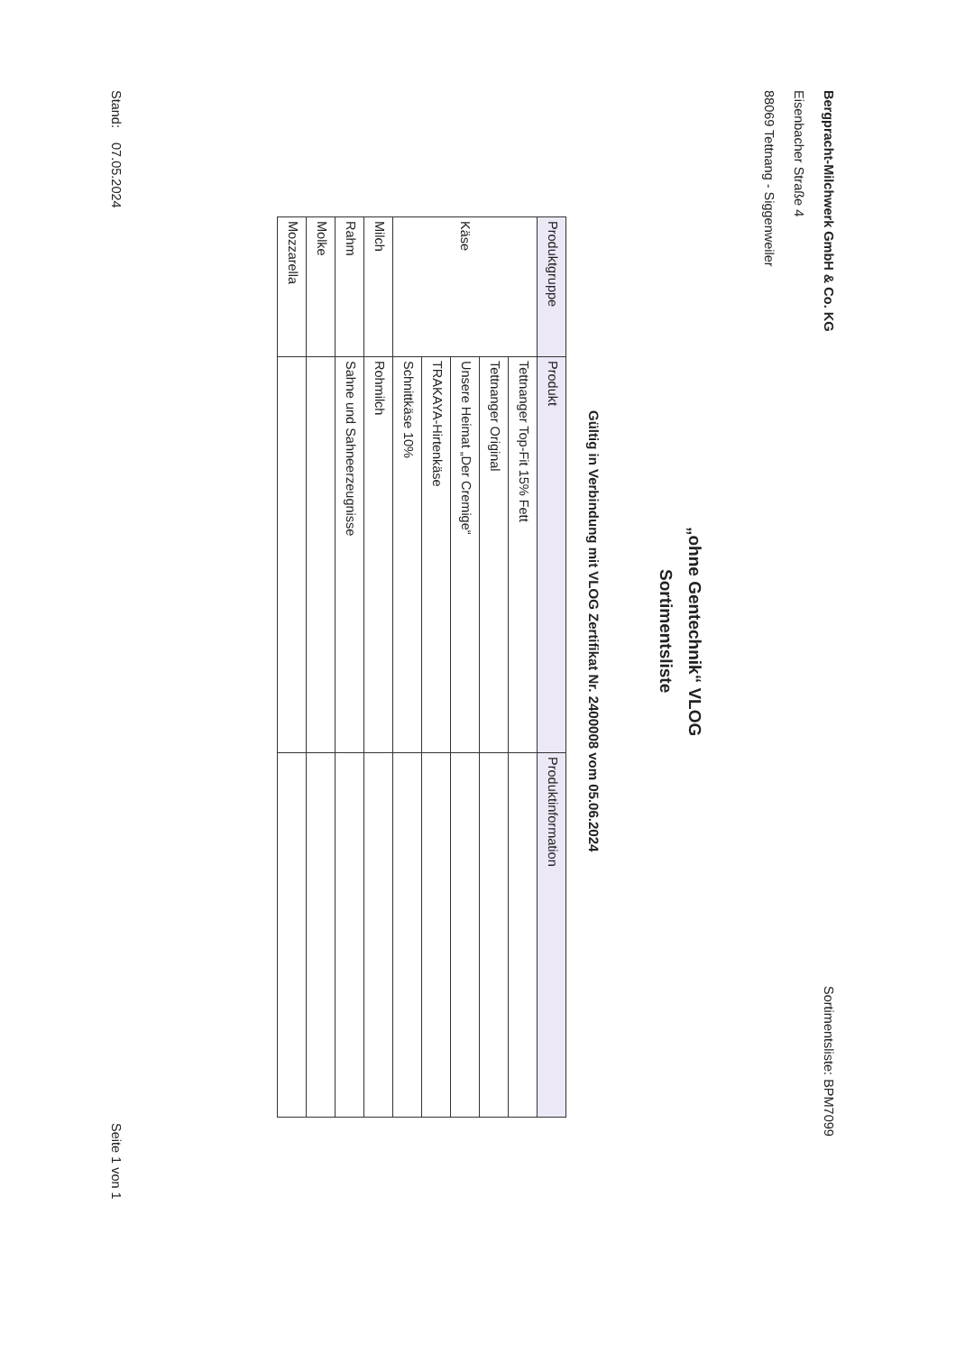Bergpracht-Milchwerk GmbH & Co. KG
Eisenbacher Straße 4
88069 Tettnang - Siggenweiler
Sortimentsliste: BPM7099
„ohne Gentechnik“ VLOG
Sortimentsliste
Gültig in Verbindung mit VLOG Zertifikat Nr. 2400008 vom 05.06.2024
| Produktgruppe | Produkt | Produktinformation |
| --- | --- | --- |
| Käse | Tettnanger Top-Fit 15% Fett | |
| | Tettnanger Original | |
| | Unsere Heimat „Der Cremige“ | |
| | TRAKAYA-Hirtenkäse | |
| | Schnittkäse 10% | |
| Milch | Rohmilch | |
| Rahm | Sahne und Sahneerzeugnisse | |
| Molke | | |
| Mozzarella | | |
Stand: 07.05.2024
Seite 1 von 1